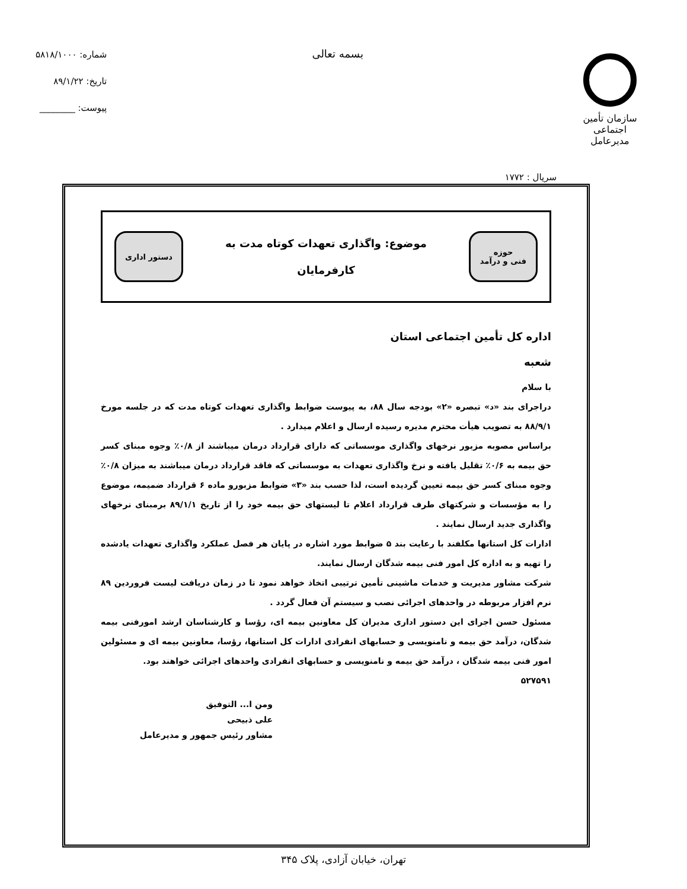سازمان تأمین اجتماعی
مدیرعامل
بسمه تعالی
شماره: ۵۸۱۸/۱۰۰۰
تاریخ: ۸۹/۱/۲۲
پیوست: ________
سریال : ۱۷۷۲
حوزه
فنی و درآمد
موضوع: واگذاری تعهدات کوتاه مدت به
کارفرمایان
دستور اداری
اداره کل تأمین اجتماعی استان
شعبه
با سلام
دراجرای بند «د» تبصره «۲» بودجه سال ۸۸، به پیوست ضوابط واگذاری تعهدات کوتاه مدت که در جلسه مورخ ۸۸/۹/۱ به تصویب هیأت محترم مدیره رسیده ارسال و اعلام میدارد .
براساس مصوبه مزبور نرخهای واگذاری موسساتی که دارای قرارداد درمان میباشند از ۰/۸٪ وجوه مبنای کسر حق بیمه به ۰/۶٪ تقلیل یافته و نرخ واگذاری تعهدات به موسساتی که فاقد قرارداد درمان میباشند به میزان ۰/۸٪ وجوه مبنای کسر حق بیمه تعیین گردیده است، لذا حسب بند «۳» ضوابط مزبورو ماده ۶ قرارداد ضمیمه، موضوع را به مؤسسات و شرکتهای طرف قرارداد اعلام تا لیستهای حق بیمه خود را از تاریخ ۸۹/۱/۱ برمبنای نرخهای واگذاری جدید ارسال نمایند .
ادارات کل استانها مکلفند با رعایت بند ۵ ضوابط مورد اشاره در پایان هر فصل عملکرد واگذاری تعهدات یادشده را تهیه و به اداره کل امور فنی بیمه شدگان ارسال نمایند.
شرکت مشاور مدیریت و خدمات ماشینی تأمین ترتیبی اتخاذ خواهد نمود تا در زمان دریافت لیست فروردین ۸۹ نرم افزار مربوطه در واحدهای اجرائی نصب و سیستم آن فعال گردد .
مسئول حسن اجرای این دستور اداری مدیران کل معاونین بیمه ای، رؤسا و کارشناسان ارشد امورفنی بیمه شدگان، درآمد حق بیمه و نامنویسی و حسابهای انفرادی ادارات کل استانها، رؤسا، معاونین بیمه ای و مسئولین امور فنی بیمه شدگان ، درآمد حق بیمه و نامنویسی و حسابهای انفرادی واحدهای اجرائی خواهند بود.
۵۲۷۵۹۱
ومن ا... التوفیق
علی ذبیحی
مشاور رئیس جمهور و مدیرعامل
تهران، خیابان آزادی، پلاک ۳۴۵